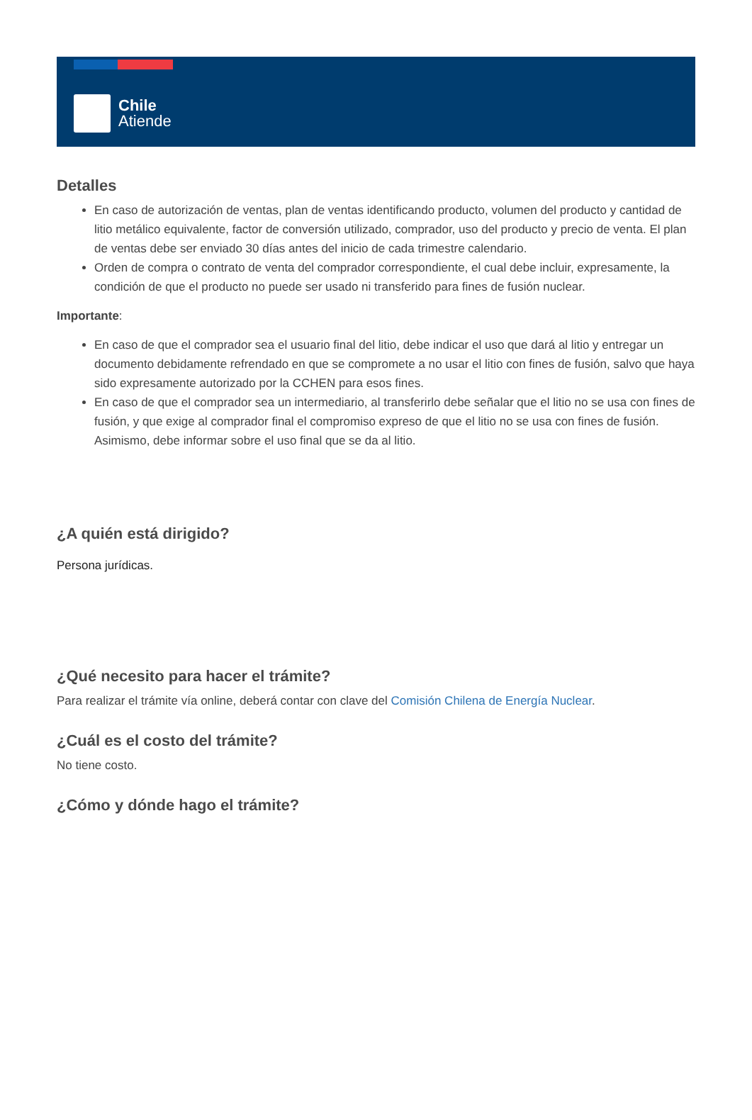Chile
Atiende
Detalles
En caso de autorización de ventas, plan de ventas identificando producto, volumen del producto y cantidad de litio metálico equivalente, factor de conversión utilizado, comprador, uso del producto y precio de venta. El plan de ventas debe ser enviado 30 días antes del inicio de cada trimestre calendario.
Orden de compra o contrato de venta del comprador correspondiente, el cual debe incluir, expresamente, la condición de que el producto no puede ser usado ni transferido para fines de fusión nuclear.
Importante:
En caso de que el comprador sea el usuario final del litio, debe indicar el uso que dará al litio y entregar un documento debidamente refrendado en que se compromete a no usar el litio con fines de fusión, salvo que haya sido expresamente autorizado por la CCHEN para esos fines.
En caso de que el comprador sea un intermediario, al transferirlo debe señalar que el litio no se usa con fines de fusión, y que exige al comprador final el compromiso expreso de que el litio no se usa con fines de fusión. Asimismo, debe informar sobre el uso final que se da al litio.
¿A quién está dirigido?
Persona jurídicas.
¿Qué necesito para hacer el trámite?
Para realizar el trámite vía online, deberá contar con clave del Comisión Chilena de Energía Nuclear.
¿Cuál es el costo del trámite?
No tiene costo.
¿Cómo y dónde hago el trámite?